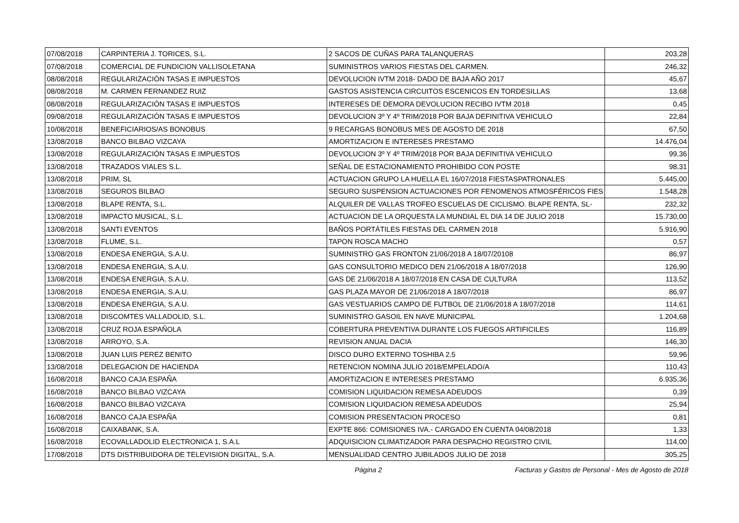| 07/08/2018 | CARPINTERIA J. TORICES, S.L. | 2 SACOS DE CUÑAS PARA TALANQUERAS | 203,28 |
| 07/08/2018 | COMERCIAL DE FUNDICION VALLISOLETANA | SUMINISTROS VARIOS FIESTAS DEL CARMEN. | 246,32 |
| 08/08/2018 | REGULARIZACIÓN TASAS E IMPUESTOS | DEVOLUCION IVTM 2018- DADO DE BAJA AÑO 2017 | 45,67 |
| 08/08/2018 | M. CARMEN FERNANDEZ RUIZ | GASTOS ASISTENCIA CIRCUITOS ESCENICOS EN TORDESILLAS | 13,68 |
| 08/08/2018 | REGULARIZACIÓN TASAS E IMPUESTOS | INTERESES DE DEMORA DEVOLUCION RECIBO IVTM 2018 | 0,45 |
| 09/08/2018 | REGULARIZACIÓN TASAS E IMPUESTOS | DEVOLUCION 3º Y 4º TRIM/2018 POR BAJA DEFINITIVA VEHICULO | 22,84 |
| 10/08/2018 | BENEFICIARIOS/AS BONOBUS | 9 RECARGAS BONOBUS MES DE AGOSTO DE 2018 | 67,50 |
| 13/08/2018 | BANCO BILBAO VIZCAYA | AMORTIZACION E INTERESES PRESTAMO | 14.476,04 |
| 13/08/2018 | REGULARIZACIÓN TASAS E IMPUESTOS | DEVOLUCION 3º Y 4º TRIM/2018 POR BAJA DEFINITIVA VEHICULO | 99,36 |
| 13/08/2018 | TRAZADOS VIALES S.L. | SEÑAL DE ESTACIONAMIENTO PROHIBIDO CON POSTE | 98,31 |
| 13/08/2018 | PRIM, SL | ACTUACION GRUPO LA HUELLA EL 16/07/2018 FIESTASPATRONALES | 5.445,00 |
| 13/08/2018 | SEGUROS BILBAO | SEGURO SUSPENSION ACTUACIONES POR FENOMENOS ATMOSFÉRICOS FIES | 1.548,28 |
| 13/08/2018 | BLAPE RENTA, S.L. | ALQUILER DE VALLAS TROFEO ESCUELAS DE CICLISMO. BLAPE RENTA, SL- | 232,32 |
| 13/08/2018 | IMPACTO MUSICAL, S.L. | ACTUACION DE LA ORQUESTA LA MUNDIAL EL DIA 14 DE JULIO 2018 | 15.730,00 |
| 13/08/2018 | SANTI EVENTOS | BAÑOS PORTÁTILES FIESTAS DEL CARMEN 2018 | 5.916,90 |
| 13/08/2018 | FLUME, S.L. | TAPON ROSCA MACHO | 0,57 |
| 13/08/2018 | ENDESA ENERGIA, S.A.U. | SUMINISTRO GAS FRONTON 21/06/2018 A 18/07/20108 | 86,97 |
| 13/08/2018 | ENDESA ENERGIA, S.A.U. | GAS CONSULTORIO MEDICO DEN 21/06/2018 A 18/07/2018 | 126,90 |
| 13/08/2018 | ENDESA ENERGIA, S.A.U. | GAS DE 21/06/2018 A 18/07/2018 EN CASA DE CULTURA | 113,52 |
| 13/08/2018 | ENDESA ENERGIA, S.A.U. | GAS PLAZA MAYOR DE 21/06/2018 A 18/07/2018 | 86,97 |
| 13/08/2018 | ENDESA ENERGIA, S.A.U. | GAS VESTUARIOS CAMPO DE FUTBOL DE 21/06/2018 A 18/07/2018 | 114,61 |
| 13/08/2018 | DISCOMTES VALLADOLID, S.L. | SUMINISTRO GASOIL EN NAVE MUNICIPAL | 1.204,68 |
| 13/08/2018 | CRUZ ROJA ESPAÑOLA | COBERTURA PREVENTIVA DURANTE LOS FUEGOS ARTIFICILES | 116,89 |
| 13/08/2018 | ARROYO, S.A. | REVISION ANUAL DACIA | 146,30 |
| 13/08/2018 | JUAN LUIS PEREZ BENITO | DISCO DURO EXTERNO TOSHIBA 2.5 | 59,96 |
| 13/08/2018 | DELEGACION DE HACIENDA | RETENCION NOMINA JULIO 2018/EMPELADO/A | 110,43 |
| 16/08/2018 | BANCO CAJA ESPAÑA | AMORTIZACION E INTERESES PRESTAMO | 6.935,36 |
| 16/08/2018 | BANCO BILBAO VIZCAYA | COMISION LIQUIDACION REMESA ADEUDOS | 0,39 |
| 16/08/2018 | BANCO BILBAO VIZCAYA | COMISION LIQUIDACION REMESA ADEUDOS | 25,94 |
| 16/08/2018 | BANCO CAJA ESPAÑA | COMISION PRESENTACION PROCESO | 0,81 |
| 16/08/2018 | CAIXABANK, S.A. | EXPTE 866: COMISIONES IVA.- CARGADO EN CUENTA 04/08/2018 | 1,33 |
| 16/08/2018 | ECOVALLADOLID ELECTRONICA 1, S.A.L | ADQUISICION CLIMATIZADOR PARA DESPACHO REGISTRO CIVIL | 114,00 |
| 17/08/2018 | DTS DISTRIBUIDORA DE TELEVISION DIGITAL, S.A. | MENSUALIDAD CENTRO JUBILADOS JULIO DE 2018 | 305,25 |
Página 2 Facturas y Gastos de Personal - Mes de Agosto de 2018